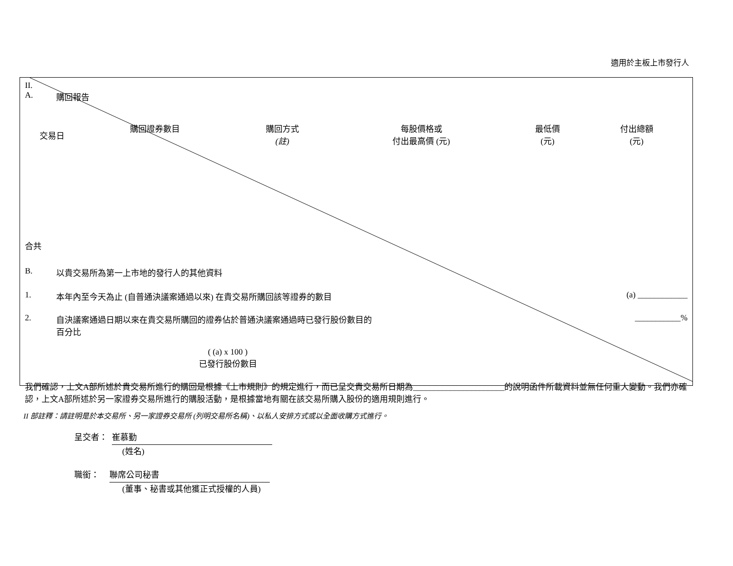適用於主板上市發行人
II.
A. 購回報告
| 交易日 | 購回證券數目 | 購回方式 (註) | 每股價格或 付出最高價 (元) | 最低價 (元) | 付出總額 (元) |
| --- | --- | --- | --- | --- | --- |
合共
B. 以貴交易所為第一上市地的發行人的其他資料
1. 本年內至今天為止 (自普通決議案通過以來) 在貴交易所購回該等證券的數目 (a) ____________
2. 自決議案通過日期以來在貴交易所購回的證券佔於普通決議案通過時已發行股份數目的
百分比 ___________%
( (a) x 100 )
已發行股份數目
我們確認，上文A部所述於貴交易所進行的購回是根據《上市規則》的規定進行，而已呈交貴交易所日期為______________________的說明函件所載資料並無任何重大變動。我們亦確認，上文A部所述於另一家證券交易所進行的購股活動，是根據當地有關在該交易所購入股份的適用規則進行。
II 部註釋：請註明是於本交易所、另一家證券交易所 (列明交易所名稱)、以私人安排方式或以全面收購方式進行。
呈交者： 崔慕勤
(姓名)
職銜： 聯席公司秘書
(董事、秘書或其他獲正式授權的人員)